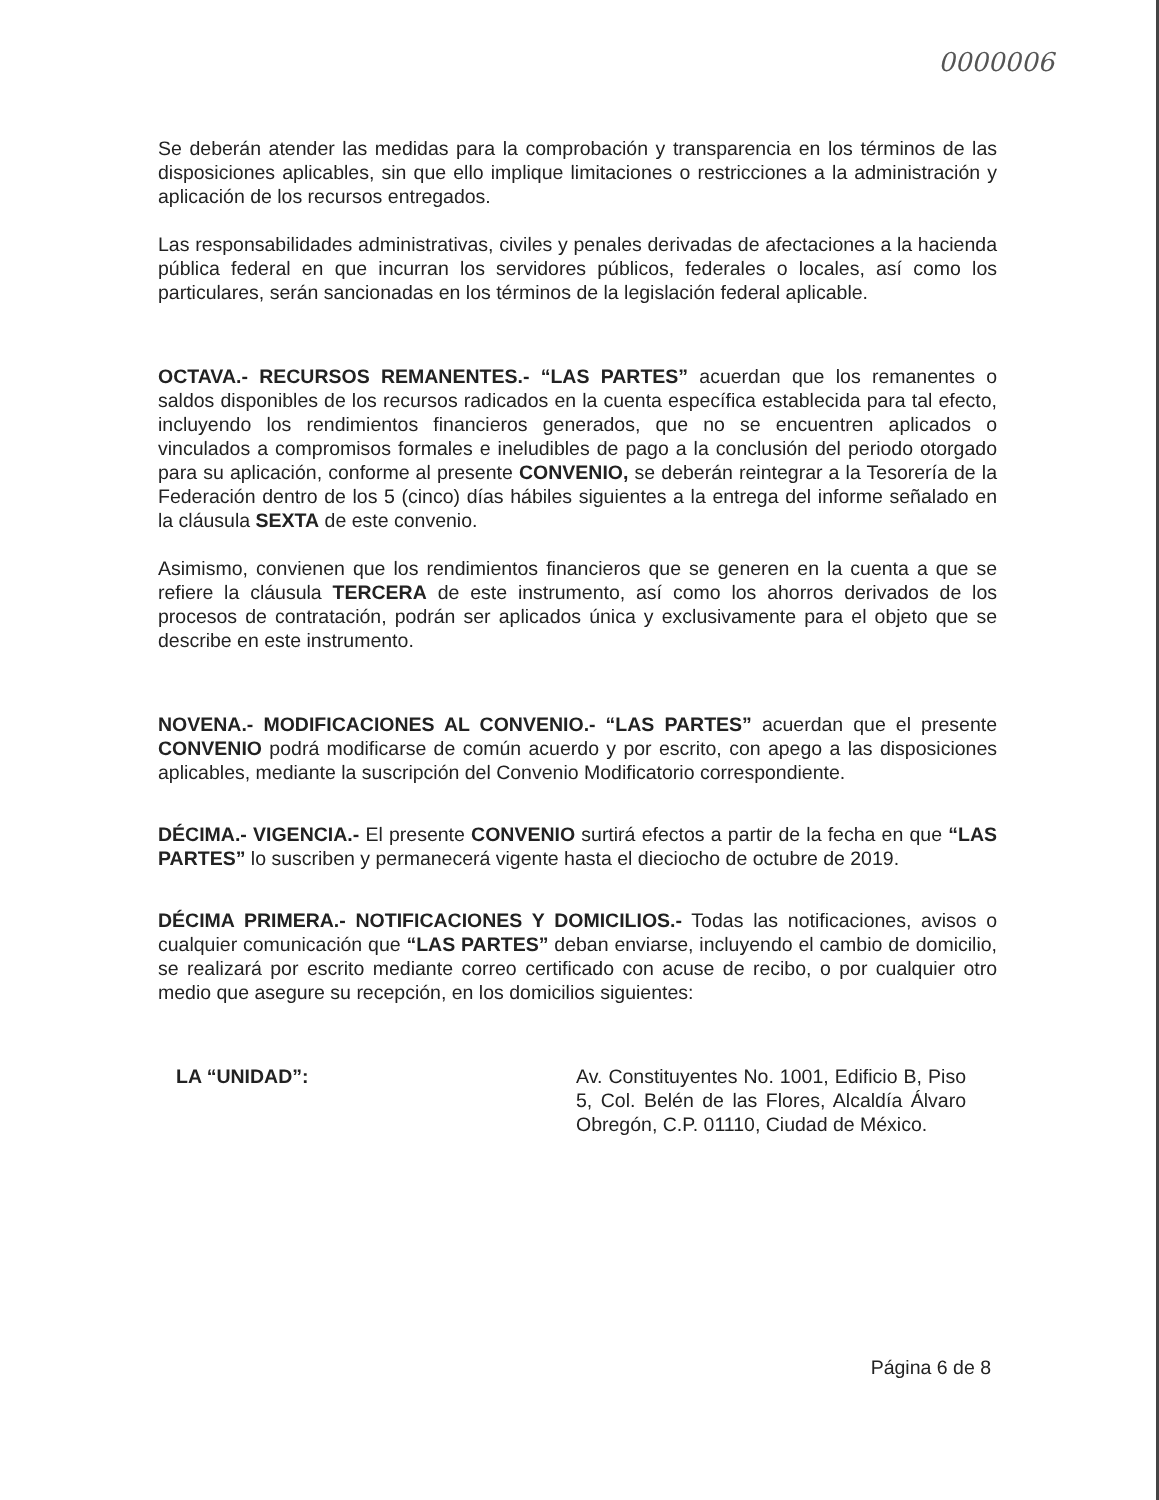0000006
Se deberán atender las medidas para la comprobación y transparencia en los términos de las disposiciones aplicables, sin que ello implique limitaciones o restricciones a la administración y aplicación de los recursos entregados.
Las responsabilidades administrativas, civiles y penales derivadas de afectaciones a la hacienda pública federal en que incurran los servidores públicos, federales o locales, así como los particulares, serán sancionadas en los términos de la legislación federal aplicable.
OCTAVA.- RECURSOS REMANENTES.- “LAS PARTES” acuerdan que los remanentes o saldos disponibles de los recursos radicados en la cuenta específica establecida para tal efecto, incluyendo los rendimientos financieros generados, que no se encuentren aplicados o vinculados a compromisos formales e ineludibles de pago a la conclusión del periodo otorgado para su aplicación, conforme al presente CONVENIO, se deberán reintegrar a la Tesorería de la Federación dentro de los 5 (cinco) días hábiles siguientes a la entrega del informe señalado en la cláusula SEXTA de este convenio.
Asimismo, convienen que los rendimientos financieros que se generen en la cuenta a que se refiere la cláusula TERCERA de este instrumento, así como los ahorros derivados de los procesos de contratación, podrán ser aplicados única y exclusivamente para el objeto que se describe en este instrumento.
NOVENA.- MODIFICACIONES AL CONVENIO.- “LAS PARTES” acuerdan que el presente CONVENIO podrá modificarse de común acuerdo y por escrito, con apego a las disposiciones aplicables, mediante la suscripción del Convenio Modificatorio correspondiente.
DÉCIMA.- VIGENCIA.- El presente CONVENIO surtirá efectos a partir de la fecha en que “LAS PARTES” lo suscriben y permanecerá vigente hasta el dieciocho de octubre de 2019.
DÉCIMA PRIMERA.- NOTIFICACIONES Y DOMICILIOS.- Todas las notificaciones, avisos o cualquier comunicación que “LAS PARTES” deban enviarse, incluyendo el cambio de domicilio, se realizará por escrito mediante correo certificado con acuse de recibo, o por cualquier otro medio que asegure su recepción, en los domicilios siguientes:
LA “UNIDAD”: Av. Constituyentes No. 1001, Edificio B, Piso 5, Col. Belén de las Flores, Alcaldía Álvaro Obregón, C.P. 01110, Ciudad de México.
Página 6 de 8